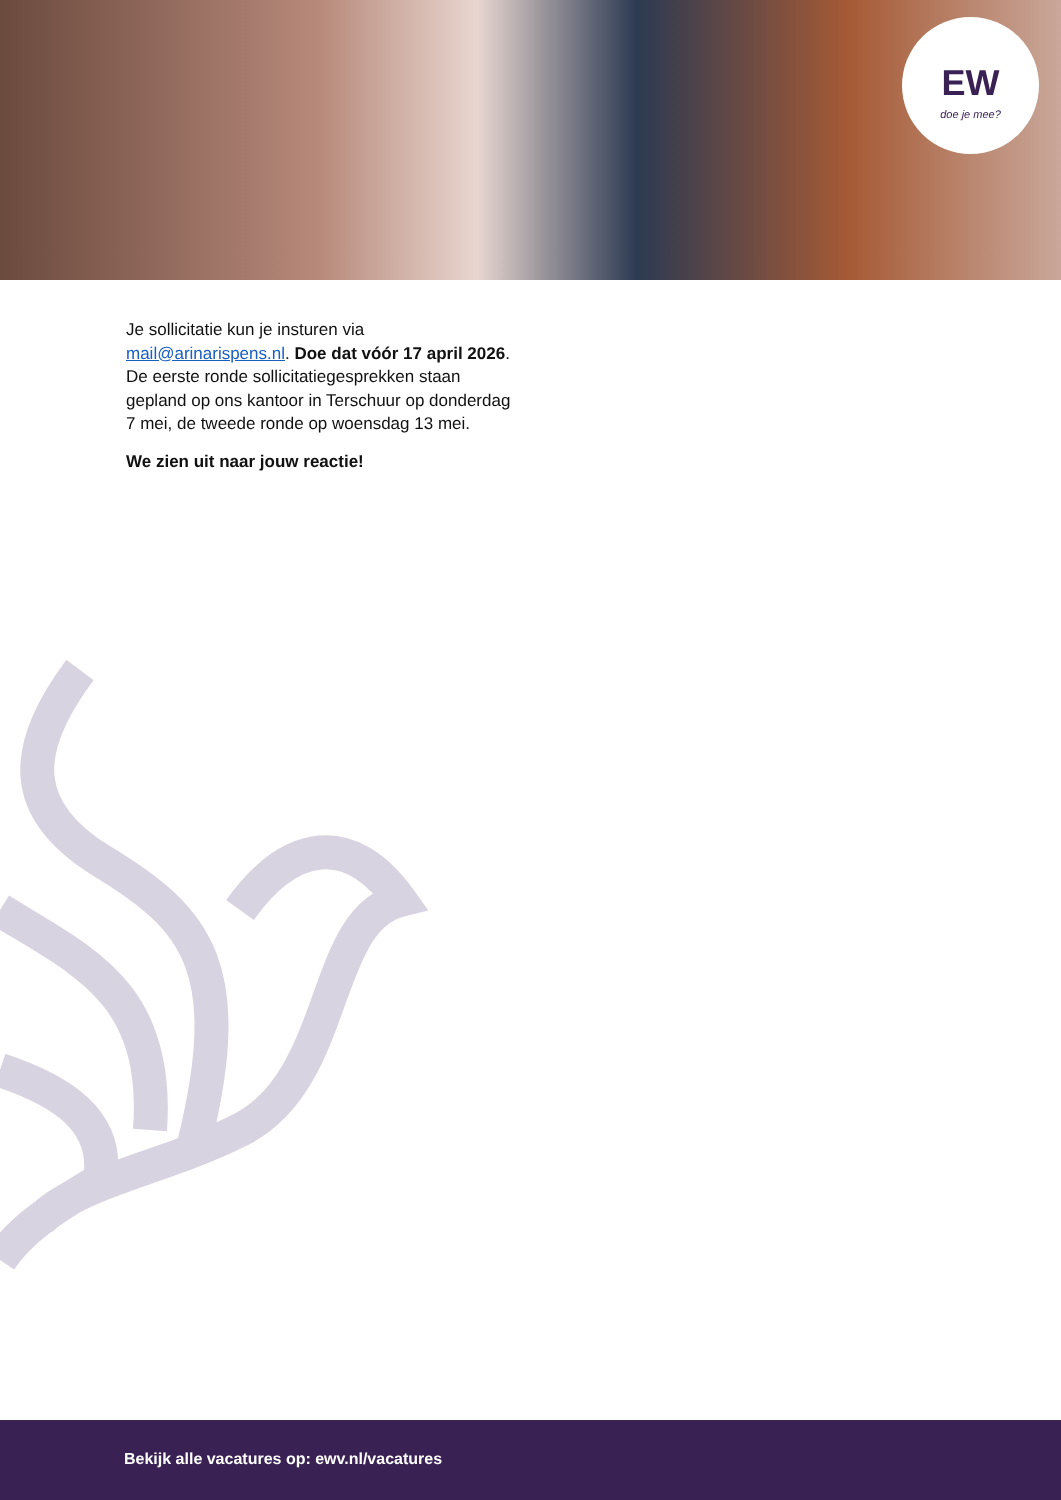EW
doe je mee?
Je sollicitatie kun je insturen via mail@arinarispens.nl. Doe dat vóór 17 april 2026. De eerste ronde sollicitatiegesprekken staan gepland op ons kantoor in Terschuur op donderdag 7 mei, de tweede ronde op woensdag 13 mei.
We zien uit naar jouw reactie!
Bekijk alle vacatures op: ewv.nl/vacatures